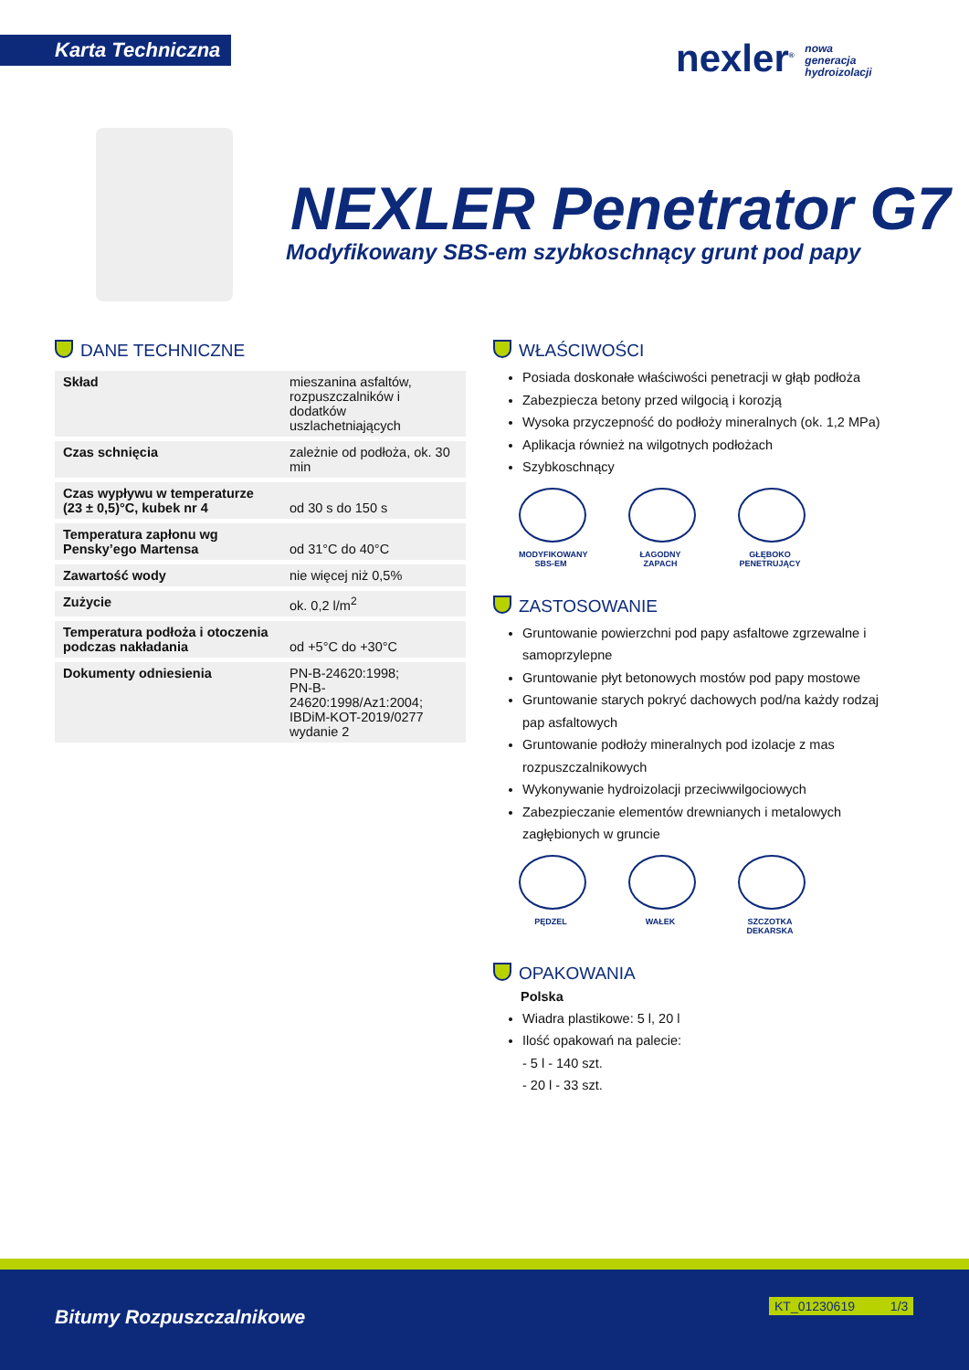Karta Techniczna
nexler<sup>®</sup> nowa
generacja
hydroizolacji
NEXLER Penetrator G7
Modyfikowany SBS-em szybkoschnący grunt pod papy
DANE TECHNICZNE
| Skład | mieszanina asfaltów, rozpuszczalników i dodatków uszlachetniających |
| Czas schnięcia | zależnie od podłoża, ok. 30 min |
| Czas wypływu w temperaturze (23 ± 0,5)°C, kubek nr 4 | od 30 s do 150 s |
| Temperatura zapłonu wg Pensky’ego Martensa | od 31°C do 40°C |
| Zawartość wody | nie więcej niż 0,5% |
| Zużycie | ok. 0,2 l/m<sup>2</sup> |
| Temperatura podłoża i otoczenia podczas nakładania | od +5°C do +30°C |
| Dokumenty odniesienia | PN-B-24620:1998; PN-B-24620:1998/Az1:2004; IBDiM-KOT-2019/0277 wydanie 2 |
WŁAŚCIWOŚCI
Posiada doskonałe właściwości penetracji w głąb podłoża
Zabezpiecza betony przed wilgocią i korozją
Wysoka przyczepność do podłoży mineralnych (ok. 1,2 MPa)
Aplikacja również na wilgotnych podłożach
Szybkoschnący
MODYFIKOWANY SBS-EM
ŁAGODNY ZAPACH
GŁĘBOKO PENETRUJĄCY
ZASTOSOWANIE
Gruntowanie powierzchni pod papy asfaltowe zgrzewalne i samoprzylepne
Gruntowanie płyt betonowych mostów pod papy mostowe
Gruntowanie starych pokryć dachowych pod/na każdy rodzaj pap asfaltowych
Gruntowanie podłoży mineralnych pod izolacje z mas rozpuszczalnikowych
Wykonywanie hydroizolacji przeciwwilgociowych
Zabezpieczanie elementów drewnianych i metalowych zagłębionych w gruncie
PĘDZEL WAŁEK SZCZOTKA DEKARSKA
OPAKOWANIA
Polska
Wiadra plastikowe: 5 l, 20 l
Ilość opakowań na palecie:
- 5 l - 140 szt.
- 20 l - 33 szt.
Bitumy Rozpuszczalnikowe
KT_01230619 1/3